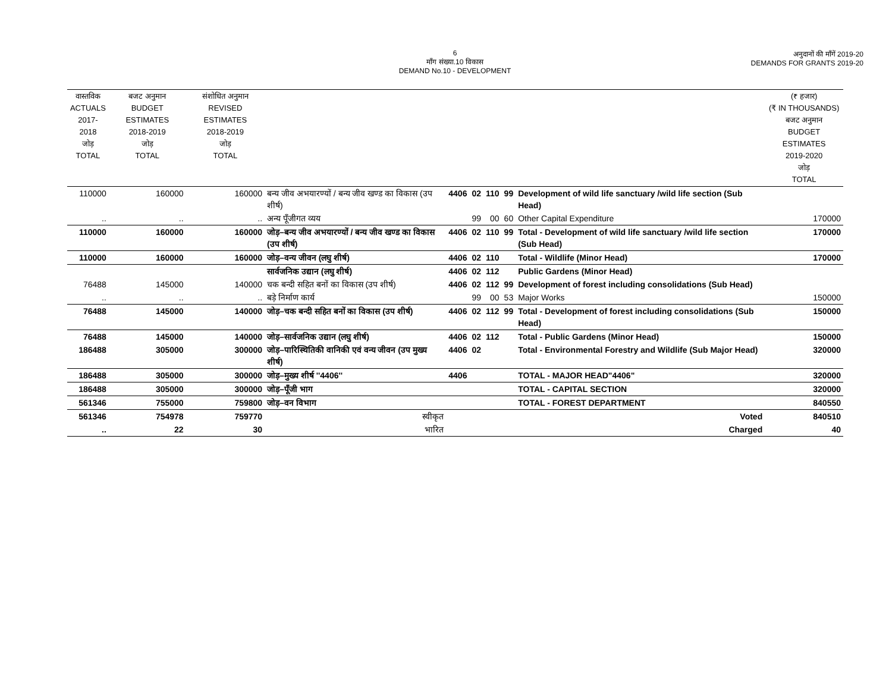6
माँग संख्या.10 विकास
DEMAND No.10 - DEVELOPMENT
अनुदानों की माँगें 2019-20
DEMANDS FOR GRANTS 2019-20
| वास्तविक ACTUALS 2017-2018 जोड़ TOTAL | बजट अनुमान BUDGET ESTIMATES 2018-2019 जोड़ TOTAL | संशोधित अनुमान REVISED ESTIMATES 2018-2019 जोड़ TOTAL | | | | | | | (₹ हजार) (₹ IN THOUSANDS) बजट अनुमान BUDGET ESTIMATES 2019-2020 जोड़ TOTAL |
| --- | --- | --- | --- | --- | --- | --- | --- | --- | --- |
| 110000 | 160000 | 160000 | बन्य जीव अभयारण्यों / बन्य जीव खण्ड का विकास (उप शीर्ष) | 4406 | 02 | 110 | 99 | Development of wild life sanctuary /wild life section (Sub Head) | |
| .. | .. | .. | अन्य पूँजीगत व्यय | | 99 | 00 | 60 | Other Capital Expenditure | 170000 |
| 110000 | 160000 | 160000 | जोड़–बन्य जीव अभयारण्यों / बन्य जीव खण्ड का विकास (उप शीर्ष) | 4406 | 02 | 110 | 99 | Total - Development of wild life sanctuary /wild life section (Sub Head) | 170000 |
| 110000 | 160000 | 160000 | जोड़–वन्य जीवन (लघु शीर्ष) | 4406 | 02 | 110 | | Total - Wildlife (Minor Head) | 170000 |
| | | | सार्वजनिक उद्यान (लघु शीर्ष) | 4406 | 02 | 112 | | Public Gardens (Minor Head) | |
| 76488 | 145000 | 140000 | चक बन्दी सहित बनों का विकास (उप शीर्ष) | 4406 | 02 | 112 | 99 | Development of forest including consolidations (Sub Head) | |
| .. | .. | .. | बड़े निर्माण कार्य | | 99 | 00 | 53 | Major Works | 150000 |
| 76488 | 145000 | 140000 | जोड़–चक बन्दी सहित बनों का विकास (उप शीर्ष) | 4406 | 02 | 112 | 99 | Total - Development of forest including consolidations (Sub Head) | 150000 |
| 76488 | 145000 | 140000 | जोड़–सार्वजनिक उद्यान (लघु शीर्ष) | 4406 | 02 | 112 | | Total - Public Gardens (Minor Head) | 150000 |
| 186488 | 305000 | 300000 | जोड़–पारिस्थितिकी वानिकी एवं वन्य जीवन (उप मुख्य शीर्ष) | 4406 | 02 | | | Total - Environmental Forestry and Wildlife (Sub Major Head) | 320000 |
| 186488 | 305000 | 300000 | जोड़–मुख्य शीर्ष ''4406'' | 4406 | | | | TOTAL - MAJOR HEAD"4406" | 320000 |
| 186488 | 305000 | 300000 | जोड़–पूँजी भाग | | | | | TOTAL - CAPITAL SECTION | 320000 |
| 561346 | 755000 | 759800 | जोड़–वन विभाग | | | | | TOTAL - FOREST DEPARTMENT | 840550 |
| 561346 | 754978 | 759770 | स्वीकृत | | | | | Voted | 840510 |
| .. | 22 | 30 | भारित | | | | | Charged | 40 |